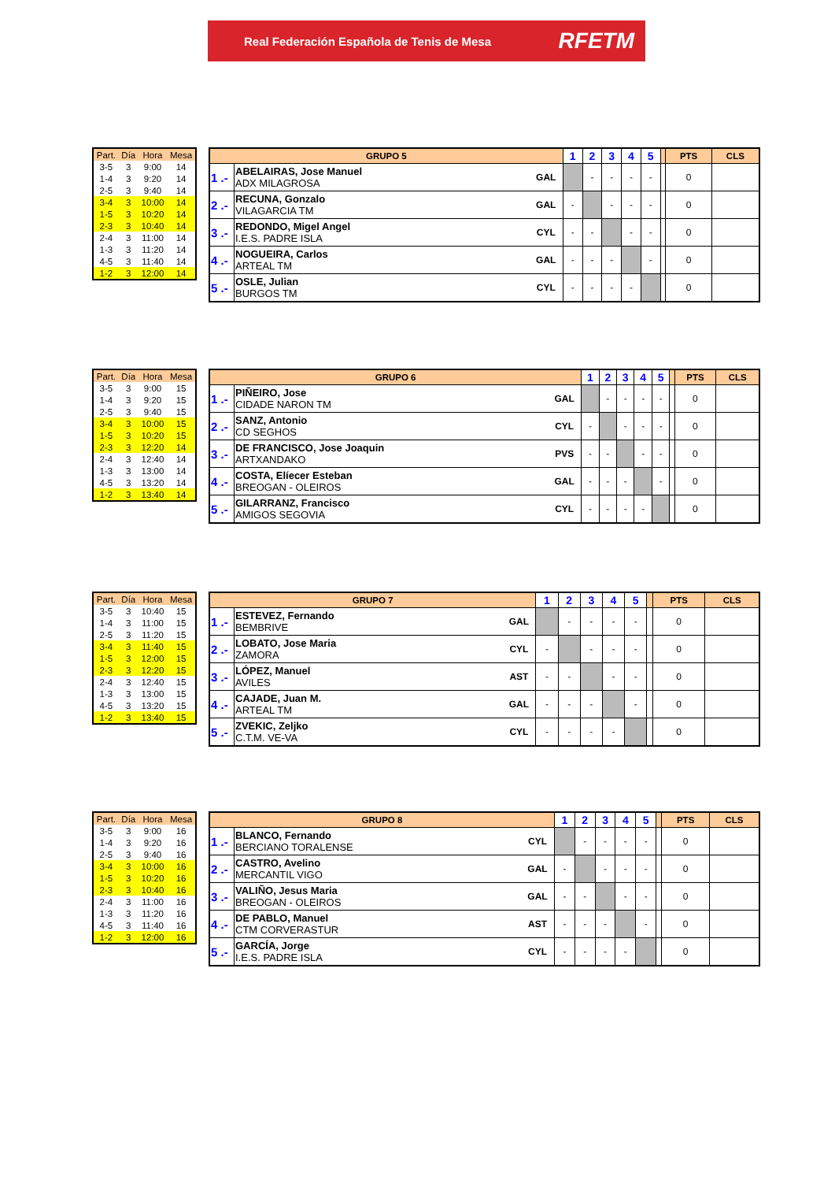Real Federación Española de Tenis de Mesa RFETM
| Part. | Día | Hora | Mesa |
| --- | --- | --- | --- |
| 3-5 | 3 | 9:00 | 14 |
| 1-4 | 3 | 9:20 | 14 |
| 2-5 | 3 | 9:40 | 14 |
| 3-4 | 3 | 10:00 | 14 |
| 1-5 | 3 | 10:20 | 14 |
| 2-3 | 3 | 10:40 | 14 |
| 2-4 | 3 | 11:00 | 14 |
| 1-3 | 3 | 11:20 | 14 |
| 4-5 | 3 | 11:40 | 14 |
| 1-2 | 3 | 12:00 | 14 |
| GRUPO 5 | | | 1 | 2 | 3 | 4 | 5 | | PTS | CLS |
| --- | --- | --- | --- | --- | --- | --- | --- | --- | --- | --- |
| 1 .- | ABELAIRAS, Jose Manuel ADX MILAGROSA | GAL | | - | - | - | - | | 0 | |
| 2 .- | RECUNA, Gonzalo VILAGARCIA TM | GAL | - | | - | - | - | | 0 | |
| 3 .- | REDONDO, Migel Angel I.E.S. PADRE ISLA | CYL | - | - | | - | - | | 0 | |
| 4 .- | NOGUEIRA, Carlos ARTEAL TM | GAL | - | - | - | | - | | 0 | |
| 5 .- | OSLE, Julian BURGOS TM | CYL | - | - | - | - | | | 0 | |
| Part. | Día | Hora | Mesa |
| --- | --- | --- | --- |
| 3-5 | 3 | 9:00 | 15 |
| 1-4 | 3 | 9:20 | 15 |
| 2-5 | 3 | 9:40 | 15 |
| 3-4 | 3 | 10:00 | 15 |
| 1-5 | 3 | 10:20 | 15 |
| 2-3 | 3 | 12:20 | 14 |
| 2-4 | 3 | 12:40 | 14 |
| 1-3 | 3 | 13:00 | 14 |
| 4-5 | 3 | 13:20 | 14 |
| 1-2 | 3 | 13:40 | 14 |
| GRUPO 6 | | | 1 | 2 | 3 | 4 | 5 | | PTS | CLS |
| --- | --- | --- | --- | --- | --- | --- | --- | --- | --- | --- |
| 1 .- | PIÑEIRO, Jose CIDADE NARON TM | GAL | | - | - | - | - | | 0 | |
| 2 .- | SANZ, Antonio CD SEGHOS | CYL | - | | - | - | - | | 0 | |
| 3 .- | DE FRANCISCO, Jose Joaquin ARTXANDAKO | PVS | - | - | | - | - | | 0 | |
| 4 .- | COSTA, Elíecer Esteban BREOGAN - OLEIROS | GAL | - | - | - | | - | | 0 | |
| 5 .- | GILARRANZ, Francisco AMIGOS SEGOVIA | CYL | - | - | - | - | | | 0 | |
| Part. | Día | Hora | Mesa |
| --- | --- | --- | --- |
| 3-5 | 3 | 10:40 | 15 |
| 1-4 | 3 | 11:00 | 15 |
| 2-5 | 3 | 11:20 | 15 |
| 3-4 | 3 | 11:40 | 15 |
| 1-5 | 3 | 12:00 | 15 |
| 2-3 | 3 | 12:20 | 15 |
| 2-4 | 3 | 12:40 | 15 |
| 1-3 | 3 | 13:00 | 15 |
| 4-5 | 3 | 13:20 | 15 |
| 1-2 | 3 | 13:40 | 15 |
| GRUPO 7 | | | 1 | 2 | 3 | 4 | 5 | | PTS | CLS |
| --- | --- | --- | --- | --- | --- | --- | --- | --- | --- | --- |
| 1 .- | ESTEVEZ, Fernando BEMBRIVE | GAL | | - | - | - | - | | 0 | |
| 2 .- | LOBATO, Jose Maria ZAMORA | CYL | - | | - | - | - | | 0 | |
| 3 .- | LÓPEZ, Manuel AVILES | AST | - | - | | - | - | | 0 | |
| 4 .- | CAJADE, Juan M. ARTEAL TM | GAL | - | - | - | | - | | 0 | |
| 5 .- | ZVEKIC, Zeljko C.T.M. VE-VA | CYL | - | - | - | - | | | 0 | |
| Part. | Día | Hora | Mesa |
| --- | --- | --- | --- |
| 3-5 | 3 | 9:00 | 16 |
| 1-4 | 3 | 9:20 | 16 |
| 2-5 | 3 | 9:40 | 16 |
| 3-4 | 3 | 10:00 | 16 |
| 1-5 | 3 | 10:20 | 16 |
| 2-3 | 3 | 10:40 | 16 |
| 2-4 | 3 | 11:00 | 16 |
| 1-3 | 3 | 11:20 | 16 |
| 4-5 | 3 | 11:40 | 16 |
| 1-2 | 3 | 12:00 | 16 |
| GRUPO 8 | | | 1 | 2 | 3 | 4 | 5 | | PTS | CLS |
| --- | --- | --- | --- | --- | --- | --- | --- | --- | --- | --- |
| 1 .- | BLANCO, Fernando BERCIANO TORALENSE | CYL | | - | - | - | - | | 0 | |
| 2 .- | CASTRO, Avelino MERCANTIL VIGO | GAL | - | | - | - | - | | 0 | |
| 3 .- | VALIÑO, Jesus Maria BREOGAN - OLEIROS | GAL | - | - | | - | - | | 0 | |
| 4 .- | DE PABLO, Manuel CTM CORVERASTUR | AST | - | - | - | | - | | 0 | |
| 5 .- | GARCÍA, Jorge I.E.S. PADRE ISLA | CYL | - | - | - | - | | | 0 | |